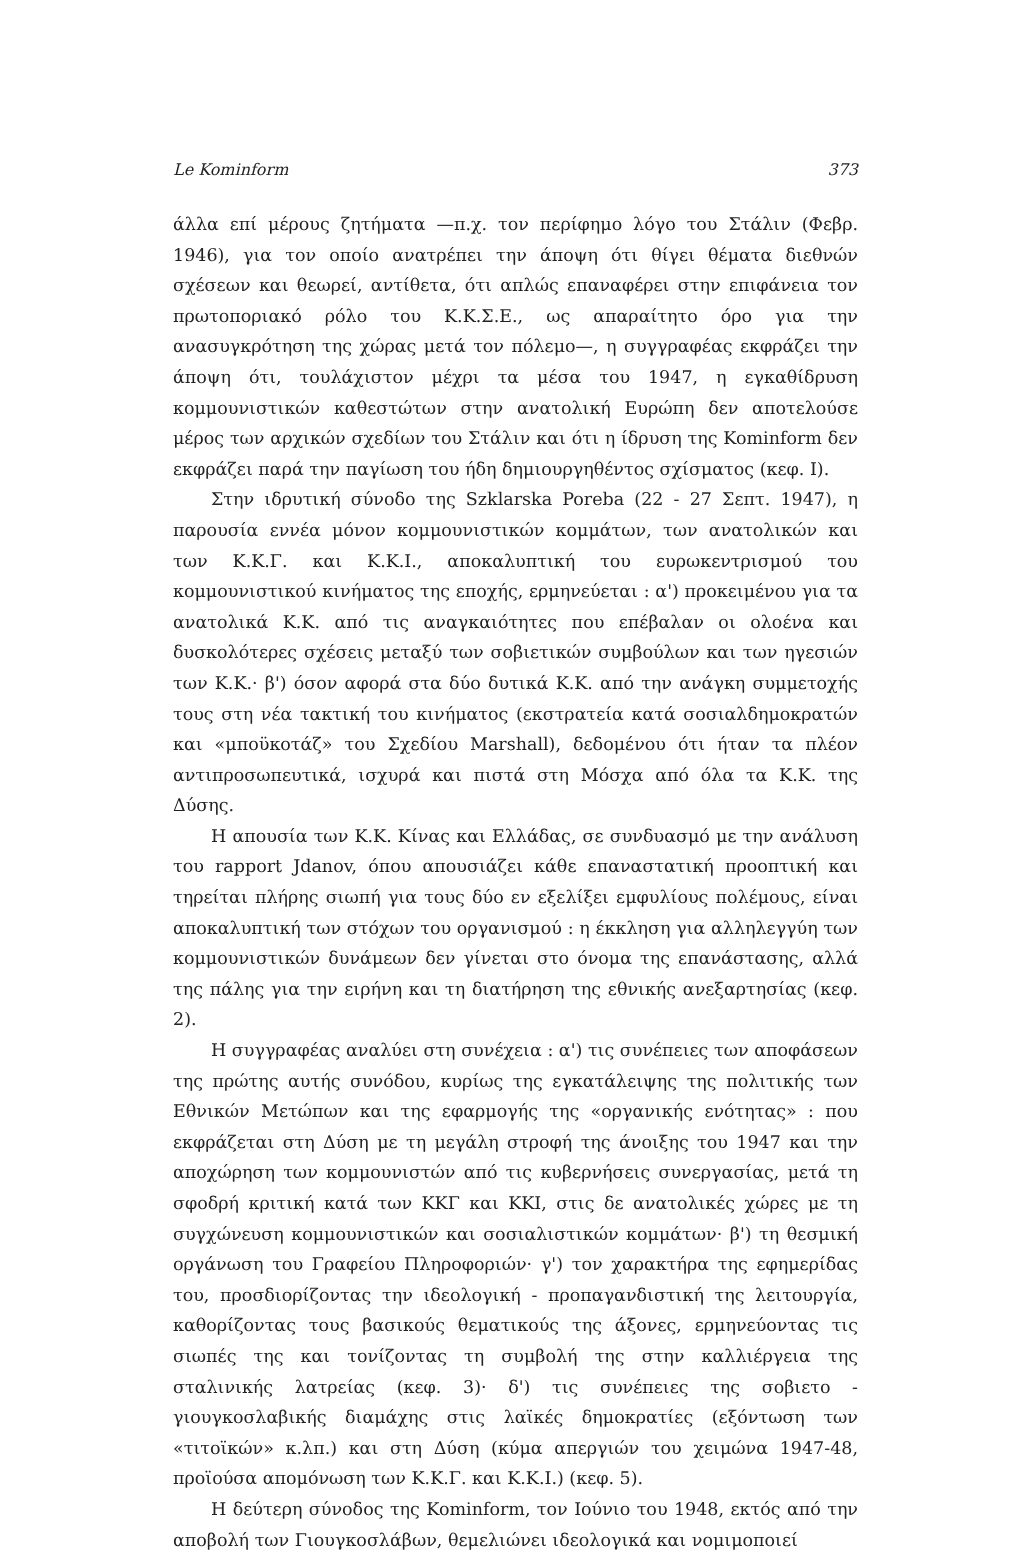Le Kominform 373
άλλα επί μέρους ζητήματα —π.χ. τον περίφημο λόγο του Στάλιν (Φεβρ. 1946), για τον οποίο ανατρέπει την άποψη ότι θίγει θέματα διεθνών σχέσεων και θεωρεί, αντίθετα, ότι απλώς επαναφέρει στην επιφάνεια τον πρωτοποριακό ρόλο του Κ.Κ.Σ.Ε., ως απαραίτητο όρο για την ανασυγκρότηση της χώρας μετά τον πόλεμο—, η συγγραφέας εκφράζει την άποψη ότι, τουλάχιστον μέχρι τα μέσα του 1947, η εγκαθίδρυση κομμουνιστικών καθεστώτων στην ανατολική Ευρώπη δεν αποτελούσε μέρος των αρχικών σχεδίων του Στάλιν και ότι η ίδρυση της Kominform δεν εκφράζει παρά την παγίωση του ήδη δημιουργηθέντος σχίσματος (κεφ. I).
Στην ιδρυτική σύνοδο της Szklarska Poreba (22 - 27 Σεπτ. 1947), η παρουσία εννέα μόνον κομμουνιστικών κομμάτων, των ανατολικών και των Κ.Κ.Γ. και Κ.Κ.Ι., αποκαλυπτική του ευρωκεντρισμού του κομμουνιστικού κινήματος της εποχής, ερμηνεύεται : α') προκειμένου για τα ανατολικά Κ.Κ. από τις αναγκαιότητες που επέβαλαν οι ολοένα και δυσκολότερες σχέσεις μεταξύ των σοβιετικών συμβούλων και των ηγεσιών των Κ.Κ.· β') όσον αφορά στα δύο δυτικά Κ.Κ. από την ανάγκη συμμετοχής τους στη νέα τακτική του κινήματος (εκστρατεία κατά σοσιαλδημοκρατών και «μποϋκοτάζ» του Σχεδίου Marshall), δεδομένου ότι ήταν τα πλέον αντιπροσωπευτικά, ισχυρά και πιστά στη Μόσχα από όλα τα Κ.Κ. της Δύσης.
Η απουσία των Κ.Κ. Κίνας και Ελλάδας, σε συνδυασμό με την ανάλυση του rapport Jdanov, όπου απουσιάζει κάθε επαναστατική προοπτική και τηρείται πλήρης σιωπή για τους δύο εν εξελίξει εμφυλίους πολέμους, είναι αποκαλυπτική των στόχων του οργανισμού : η έκκληση για αλληλεγγύη των κομμουνιστικών δυνάμεων δεν γίνεται στο όνομα της επανάστασης, αλλά της πάλης για την ειρήνη και τη διατήρηση της εθνικής ανεξαρτησίας (κεφ. 2).
Η συγγραφέας αναλύει στη συνέχεια : α') τις συνέπειες των αποφάσεων της πρώτης αυτής συνόδου, κυρίως της εγκατάλειψης της πολιτικής των Εθνικών Μετώπων και της εφαρμογής της «οργανικής ενότητας» : που εκφράζεται στη Δύση με τη μεγάλη στροφή της άνοιξης του 1947 και την αποχώρηση των κομμουνιστών από τις κυβερνήσεις συνεργασίας, μετά τη σφοδρή κριτική κατά των ΚΚΓ και ΚΚΙ, στις δε ανατολικές χώρες με τη συγχώνευση κομμουνιστικών και σοσιαλιστικών κομμάτων· β') τη θεσμική οργάνωση του Γραφείου Πληροφοριών· γ') τον χαρακτήρα της εφημερίδας του, προσδιορίζοντας την ιδεολογική - προπαγανδιστική της λειτουργία, καθορίζοντας τους βασικούς θεματικούς της άξονες, ερμηνεύοντας τις σιωπές της και τονίζοντας τη συμβολή της στην καλλιέργεια της σταλινικής λατρείας (κεφ. 3)· δ') τις συνέπειες της σοβιετο - γιουγκοσλαβικής διαμάχης στις λαϊκές δημοκρατίες (εξόντωση των «τιτοϊκών» κ.λπ.) και στη Δύση (κύμα απεργιών του χειμώνα 1947-48, προϊούσα απομόνωση των Κ.Κ.Γ. και Κ.Κ.Ι.) (κεφ. 5).
Η δεύτερη σύνοδος της Kominform, τον Ιούνιο του 1948, εκτός από την αποβολή των Γιουγκοσλάβων, θεμελιώνει ιδεολογικά και νομιμοποιεί